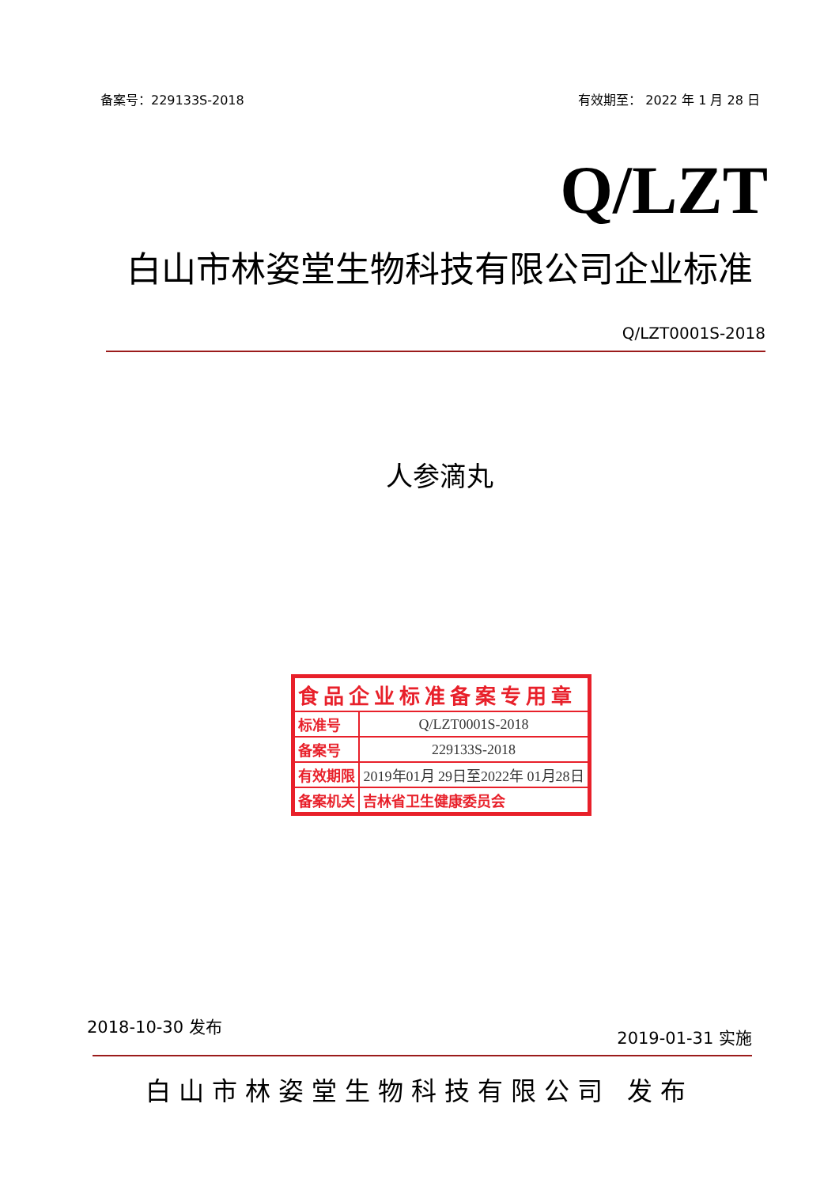备案号：229133S-2018 有效期至： 2022 年 1 月 28 日
Q/LZT
白山市林姿堂生物科技有限公司企业标准
Q/LZT0001S-2018
人参滴丸
| 食品企业标准备案专用章 | |
| 标准号 | Q/LZT0001S-2018 |
| 备案号 | 229133S-2018 |
| 有效期限 | 2019年01月 29日至2022年 01月28日 |
| 备案机关 | 吉林省卫生健康委员会 |
2018-10-30 发布 2019-01-31 实施
白山市林姿堂生物科技有限公司 发布